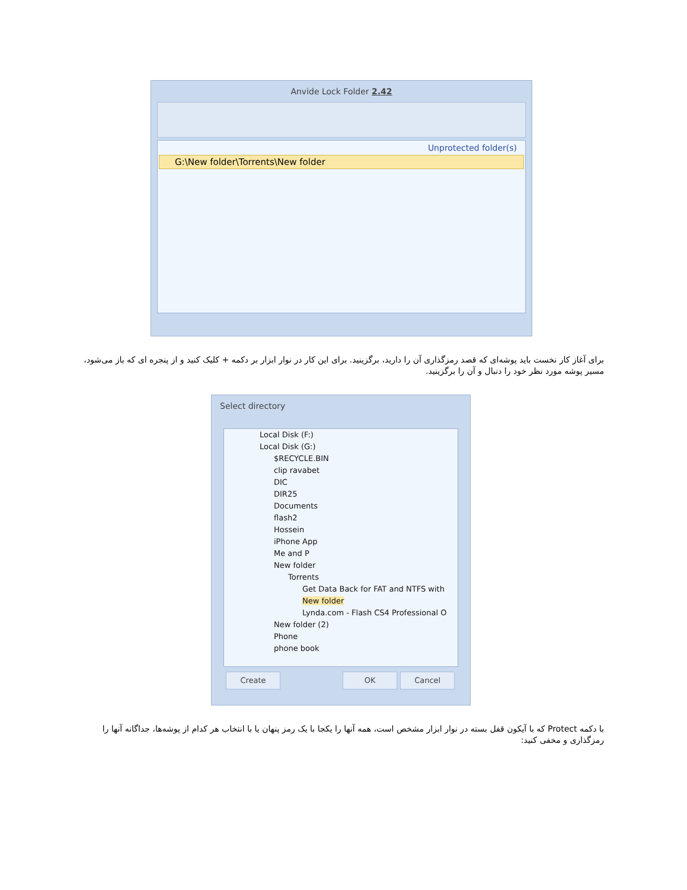Anvide Lock Folder 2.42
Unprotected folder(s)
G:\New folder\Torrents\New folder
برای آغاز کار نخست باید پوشه‌ای که قصد رمزگذاری آن را دارید، برگزینید. برای این کار در نوار ابزار بر دکمه + کلیک کنید و از پنجره ای که باز می‌شود، مسیر پوشه مورد نظر خود را دنبال و آن را برگزینید.
Select directory
Local Disk (F:)
Local Disk (G:)
$RECYCLE.BIN
clip ravabet
DIC
DIR25
Documents
flash2
Hossein
iPhone App
Me and P
New folder
Torrents
Get Data Back for FAT and NTFS with
New folder
Lynda.com - Flash CS4 Professional O
New folder (2)
Phone
phone book
Create OK Cancel
با دکمه Protect که با آیکون قفل بسته در نوار ابزار مشخص است، همه آنها را یکجا با یک رمز پنهان یا با انتخاب هر کدام از پوشه‌ها، جداگانه آنها را رمزگذاری و مخفی کنید: